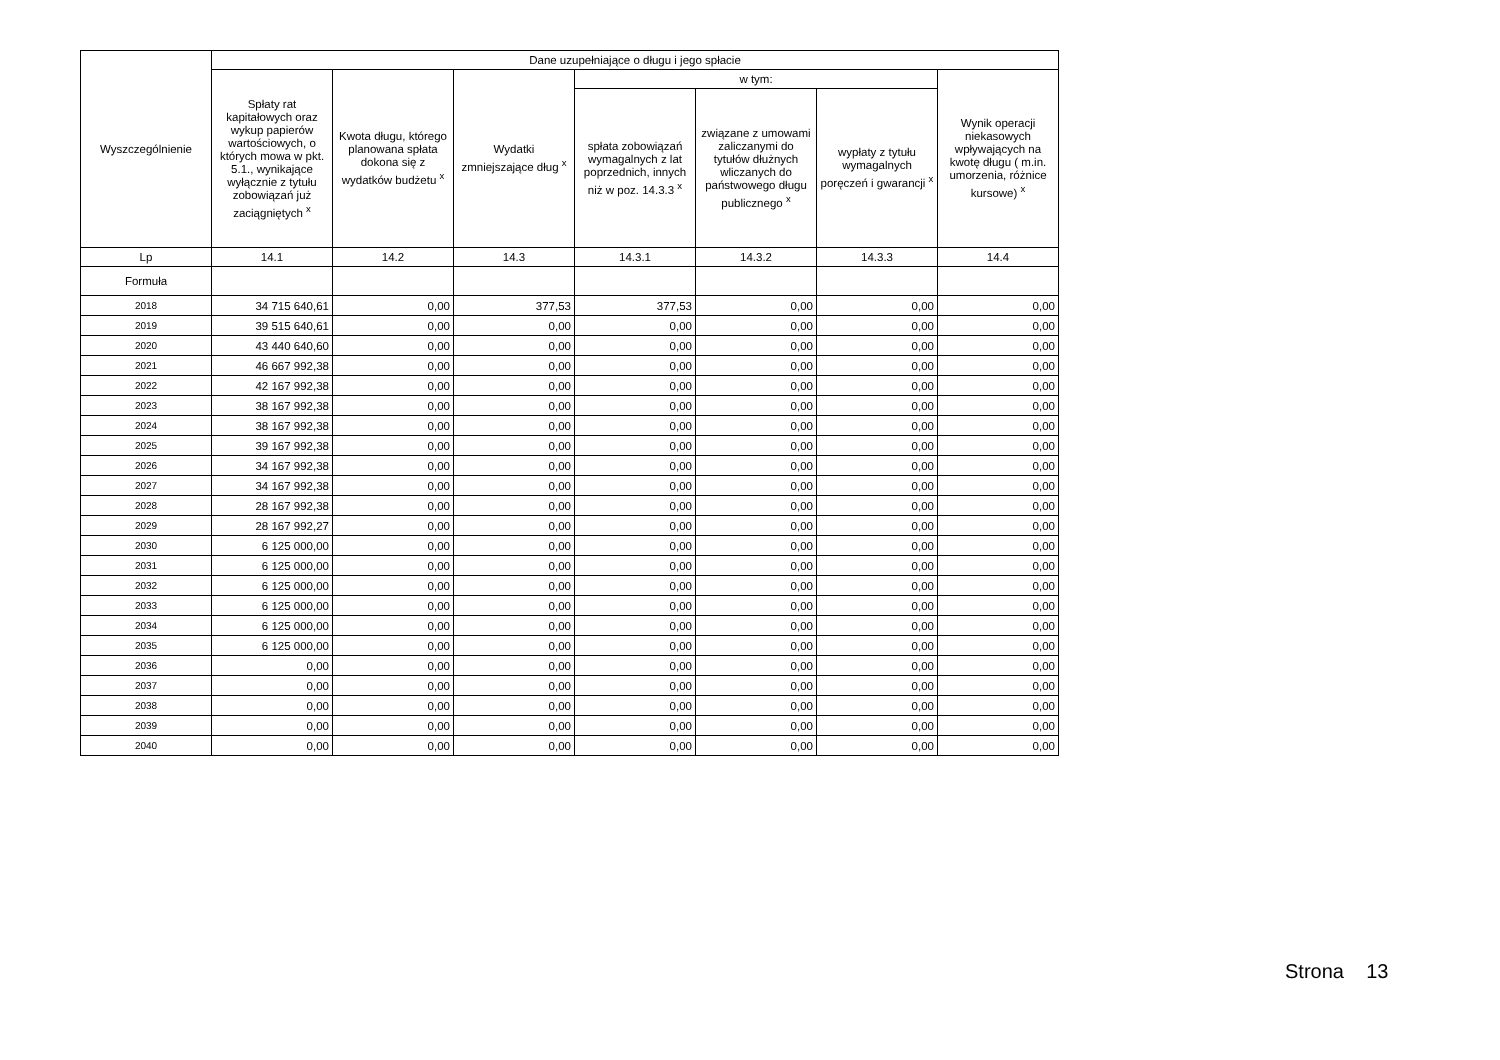| Wyszczególnienie | Dane uzupełniające o długu i jego spłacie | | | | | | |
| --- | --- | --- | --- | --- | --- | --- | --- |
| | Spłaty rat kapitałowych oraz wykup papierów wartościowych, o których mowa w pkt. 5.1., wynikające wyłącznie z tytułu zobowiązań już zaciągniętych <sup>x</sup> | Kwota długu, którego planowana spłata dokona się z wydatków budżetu <sup>x</sup> | Wydatki zmniejszające dług <sup>x</sup> | w tym: | | | Wynik operacji niekasowych wpływających na kwotę długu ( m.in. umorzenia, różnice kursowe) <sup>x</sup> |
| | | | | spłata zobowiązań wymagalnych z lat poprzednich, innych niż w poz. 14.3.3 <sup>x</sup> | związane z umowami zaliczanymi do tytułów dłużnych wliczanych do państwowego długu publicznego <sup>x</sup> | wypłaty z tytułu wymagalnych poręczeń i gwarancji <sup>x</sup> | |
| Lp | 14.1 | 14.2 | 14.3 | 14.3.1 | 14.3.2 | 14.3.3 | 14.4 |
| Formuła | | | | | | | |
| 2018 | 34 715 640,61 | 0,00 | 377,53 | 377,53 | 0,00 | 0,00 | 0,00 |
| 2019 | 39 515 640,61 | 0,00 | 0,00 | 0,00 | 0,00 | 0,00 | 0,00 |
| 2020 | 43 440 640,60 | 0,00 | 0,00 | 0,00 | 0,00 | 0,00 | 0,00 |
| 2021 | 46 667 992,38 | 0,00 | 0,00 | 0,00 | 0,00 | 0,00 | 0,00 |
| 2022 | 42 167 992,38 | 0,00 | 0,00 | 0,00 | 0,00 | 0,00 | 0,00 |
| 2023 | 38 167 992,38 | 0,00 | 0,00 | 0,00 | 0,00 | 0,00 | 0,00 |
| 2024 | 38 167 992,38 | 0,00 | 0,00 | 0,00 | 0,00 | 0,00 | 0,00 |
| 2025 | 39 167 992,38 | 0,00 | 0,00 | 0,00 | 0,00 | 0,00 | 0,00 |
| 2026 | 34 167 992,38 | 0,00 | 0,00 | 0,00 | 0,00 | 0,00 | 0,00 |
| 2027 | 34 167 992,38 | 0,00 | 0,00 | 0,00 | 0,00 | 0,00 | 0,00 |
| 2028 | 28 167 992,38 | 0,00 | 0,00 | 0,00 | 0,00 | 0,00 | 0,00 |
| 2029 | 28 167 992,27 | 0,00 | 0,00 | 0,00 | 0,00 | 0,00 | 0,00 |
| 2030 | 6 125 000,00 | 0,00 | 0,00 | 0,00 | 0,00 | 0,00 | 0,00 |
| 2031 | 6 125 000,00 | 0,00 | 0,00 | 0,00 | 0,00 | 0,00 | 0,00 |
| 2032 | 6 125 000,00 | 0,00 | 0,00 | 0,00 | 0,00 | 0,00 | 0,00 |
| 2033 | 6 125 000,00 | 0,00 | 0,00 | 0,00 | 0,00 | 0,00 | 0,00 |
| 2034 | 6 125 000,00 | 0,00 | 0,00 | 0,00 | 0,00 | 0,00 | 0,00 |
| 2035 | 6 125 000,00 | 0,00 | 0,00 | 0,00 | 0,00 | 0,00 | 0,00 |
| 2036 | 0,00 | 0,00 | 0,00 | 0,00 | 0,00 | 0,00 | 0,00 |
| 2037 | 0,00 | 0,00 | 0,00 | 0,00 | 0,00 | 0,00 | 0,00 |
| 2038 | 0,00 | 0,00 | 0,00 | 0,00 | 0,00 | 0,00 | 0,00 |
| 2039 | 0,00 | 0,00 | 0,00 | 0,00 | 0,00 | 0,00 | 0,00 |
| 2040 | 0,00 | 0,00 | 0,00 | 0,00 | 0,00 | 0,00 | 0,00 |
Strona 13